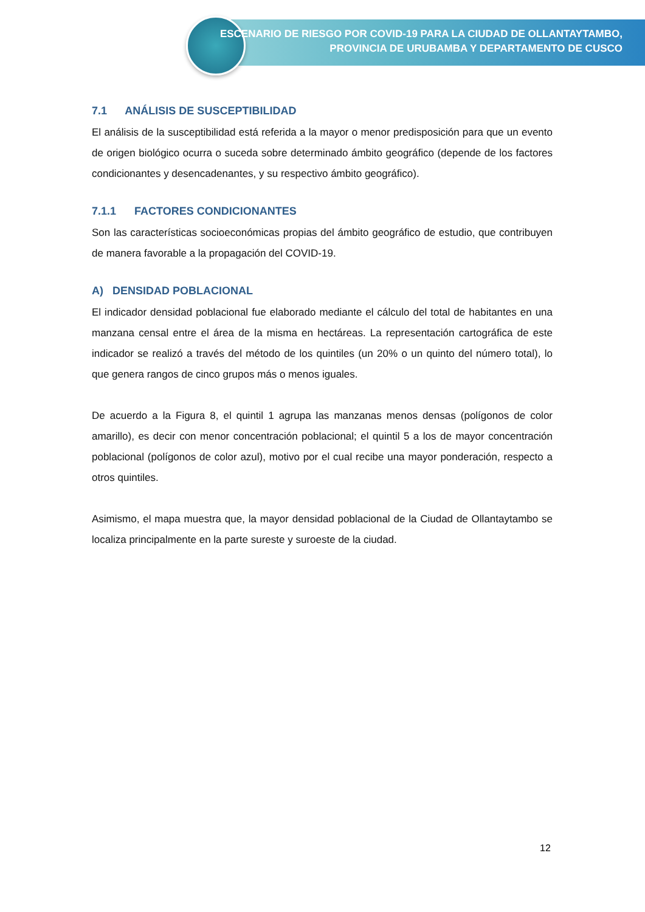ESCENARIO DE RIESGO POR COVID-19 PARA LA CIUDAD DE OLLANTAYTAMBO,
PROVINCIA DE URUBAMBA Y DEPARTAMENTO DE CUSCO
7.1 ANÁLISIS DE SUSCEPTIBILIDAD
El análisis de la susceptibilidad está referida a la mayor o menor predisposición para que un evento de origen biológico ocurra o suceda sobre determinado ámbito geográfico (depende de los factores condicionantes y desencadenantes, y su respectivo ámbito geográfico).
7.1.1 FACTORES CONDICIONANTES
Son las características socioeconómicas propias del ámbito geográfico de estudio, que contribuyen de manera favorable a la propagación del COVID-19.
A) DENSIDAD POBLACIONAL
El indicador densidad poblacional fue elaborado mediante el cálculo del total de habitantes en una manzana censal entre el área de la misma en hectáreas. La representación cartográfica de este indicador se realizó a través del método de los quintiles (un 20% o un quinto del número total), lo que genera rangos de cinco grupos más o menos iguales.
De acuerdo a la Figura 8, el quintil 1 agrupa las manzanas menos densas (polígonos de color amarillo), es decir con menor concentración poblacional; el quintil 5 a los de mayor concentración poblacional (polígonos de color azul), motivo por el cual recibe una mayor ponderación, respecto a otros quintiles.
Asimismo, el mapa muestra que, la mayor densidad poblacional de la Ciudad de Ollantaytambo se localiza principalmente en la parte sureste y suroeste de la ciudad.
12